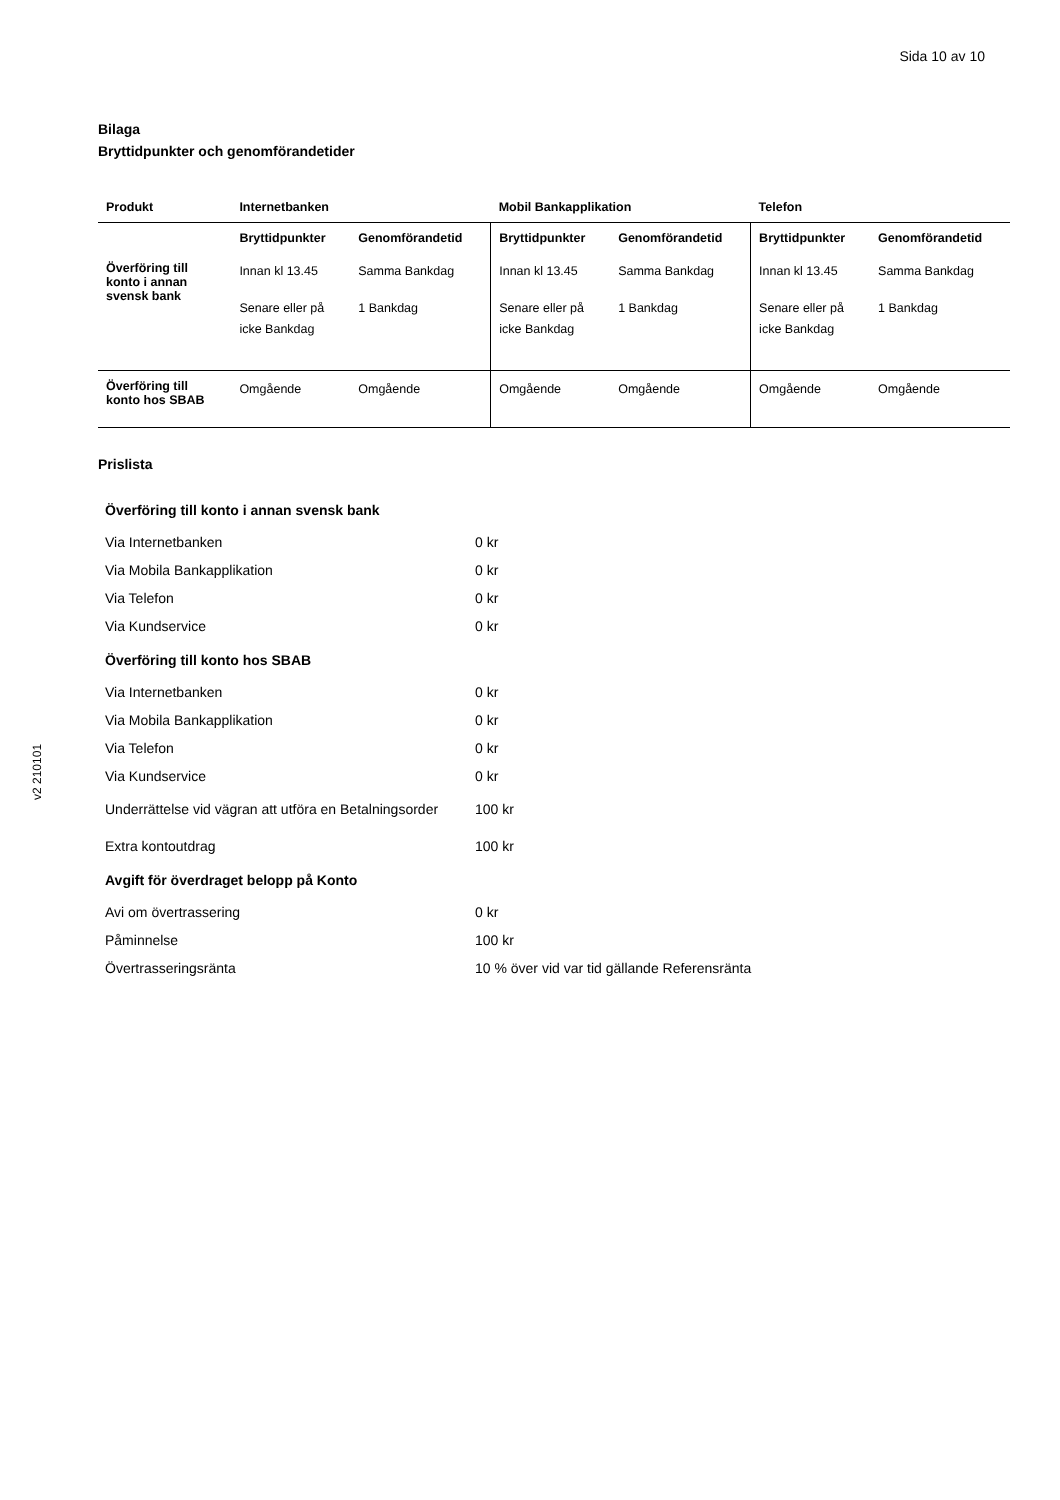Sida 10 av 10
v2 210101
Bilaga
Bryttidpunkter och genomförandetider
| Produkt | Internetbanken | | Mobil Bankapplikation | | Telefon | |
| --- | --- | --- | --- | --- | --- | --- |
| | Bryttidpunkter | Genomförandetid | Bryttidpunkter | Genomförandetid | Bryttidpunkter | Genomförandetid |
| Överföring till konto i annan svensk bank | Innan kl 13.45 | Samma Bankdag | Innan kl 13.45 | Samma Bankdag | Innan kl 13.45 | Samma Bankdag |
| | Senare eller på icke Bankdag | 1 Bankdag | Senare eller på icke Bankdag | 1 Bankdag | Senare eller på icke Bankdag | 1 Bankdag |
| Överföring till konto hos SBAB | Omgående | Omgående | Omgående | Omgående | Omgående | Omgående |
Prislista
| Överföring till konto i annan svensk bank | |
| --- | --- |
| Via Internetbanken | 0 kr |
| Via Mobila Bankapplikation | 0 kr |
| Via Telefon | 0 kr |
| Via Kundservice | 0 kr |
| Överföring till konto hos SBAB | |
| Via Internetbanken | 0 kr |
| Via Mobila Bankapplikation | 0 kr |
| Via Telefon | 0 kr |
| Via Kundservice | 0 kr |
| Underrättelse vid vägran att utföra en Betalningsorder | 100 kr |
| Extra kontoutdrag | 100 kr |
| Avgift för överdraget belopp på Konto | |
| Avi om övertrassering | 0 kr |
| Påminnelse | 100 kr |
| Övertrasseringsränta | 10 % över vid var tid gällande Referensränta |